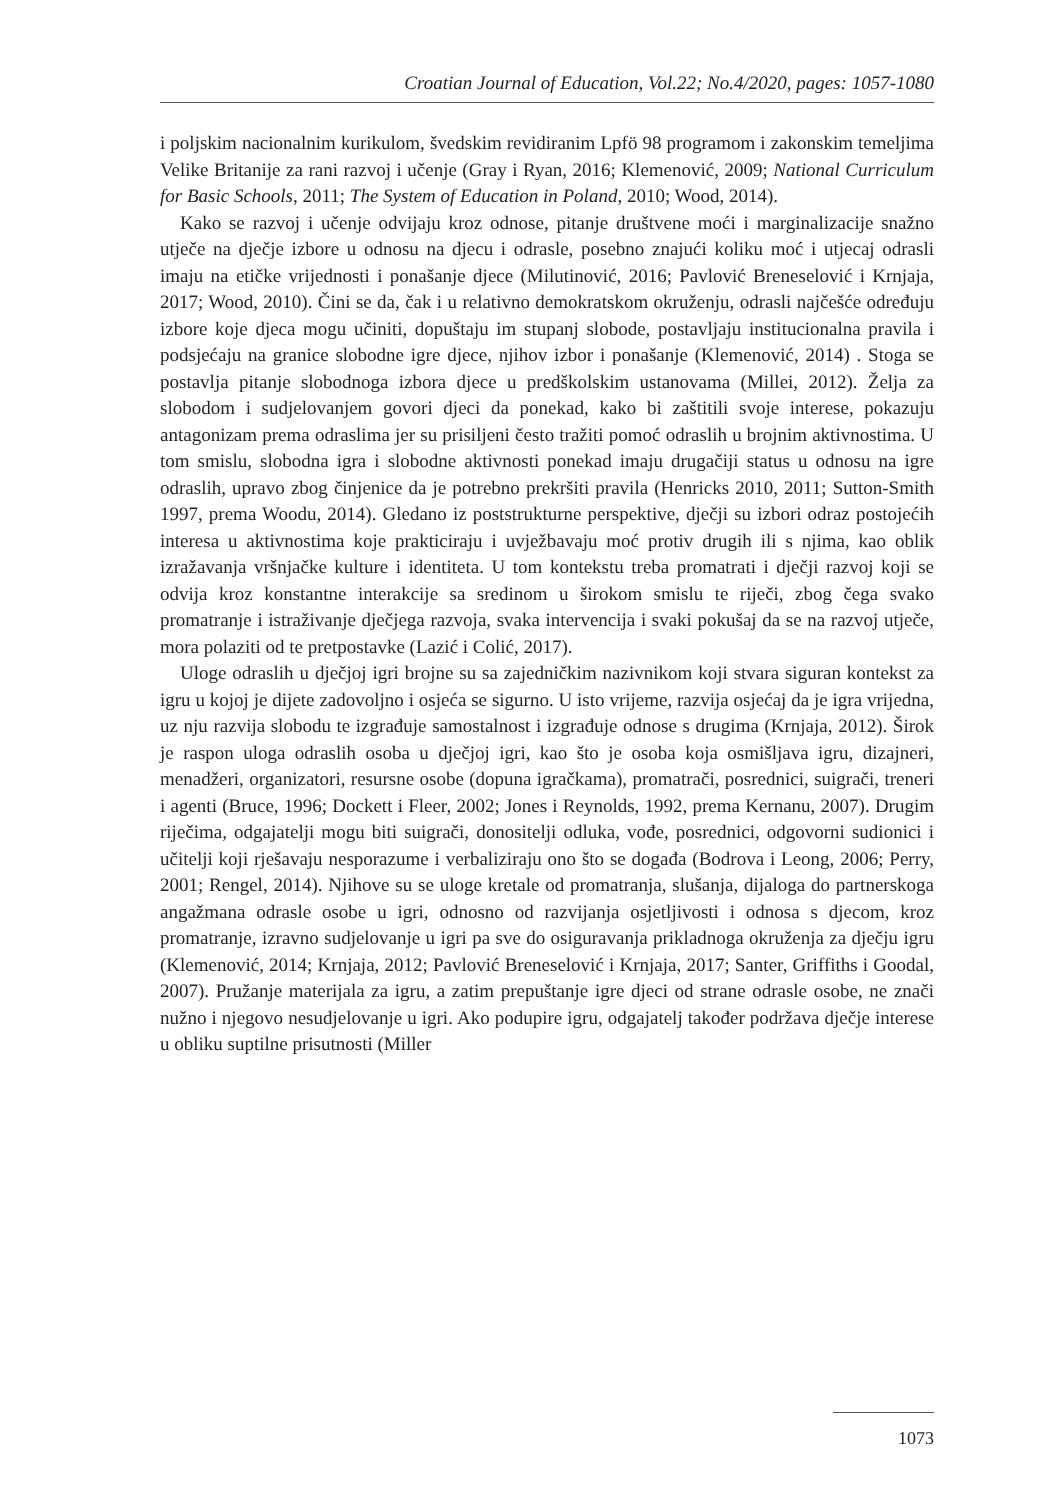Croatian Journal of Education, Vol.22; No.4/2020, pages: 1057-1080
i poljskim nacionalnim kurikulom, švedskim revidiranim Lpfö 98 programom i zakonskim temeljima Velike Britanije za rani razvoj i učenje (Gray i Ryan, 2016; Klemenović, 2009; National Curriculum for Basic Schools, 2011; The System of Education in Poland, 2010; Wood, 2014).
Kako se razvoj i učenje odvijaju kroz odnose, pitanje društvene moći i marginalizacije snažno utječe na dječje izbore u odnosu na djecu i odrasle, posebno znajući koliku moć i utjecaj odrasli imaju na etičke vrijednosti i ponašanje djece (Milutinović, 2016; Pavlović Breneselović i Krnjaja, 2017; Wood, 2010). Čini se da, čak i u relativno demokratskom okruženju, odrasli najčešće određuju izbore koje djeca mogu učiniti, dopuštaju im stupanj slobode, postavljaju institucionalna pravila i podsjećaju na granice slobodne igre djece, njihov izbor i ponašanje (Klemenović, 2014) . Stoga se postavlja pitanje slobodnoga izbora djece u predškolskim ustanovama (Millei, 2012). Želja za slobodom i sudjelovanjem govori djeci da ponekad, kako bi zaštitili svoje interese, pokazuju antagonizam prema odraslima jer su prisiljeni često tražiti pomoć odraslih u brojnim aktivnostima. U tom smislu, slobodna igra i slobodne aktivnosti ponekad imaju drugačiji status u odnosu na igre odraslih, upravo zbog činjenice da je potrebno prekršiti pravila (Henricks 2010, 2011; Sutton-Smith 1997, prema Woodu, 2014). Gledano iz poststrukturne perspektive, dječji su izbori odraz postojećih interesa u aktivnostima koje prakticiraju i uvježbavaju moć protiv drugih ili s njima, kao oblik izražavanja vršnjačke kulture i identiteta. U tom kontekstu treba promatrati i dječji razvoj koji se odvija kroz konstantne interakcije sa sredinom u širokom smislu te riječi, zbog čega svako promatranje i istraživanje dječjega razvoja, svaka intervencija i svaki pokušaj da se na razvoj utječe, mora polaziti od te pretpostavke (Lazić i Colić, 2017).
Uloge odraslih u dječjoj igri brojne su sa zajedničkim nazivnikom koji stvara siguran kontekst za igru u kojoj je dijete zadovoljno i osjeća se sigurno. U isto vrijeme, razvija osjećaj da je igra vrijedna, uz nju razvija slobodu te izgrađuje samostalnost i izgrađuje odnose s drugima (Krnjaja, 2012). Širok je raspon uloga odraslih osoba u dječjoj igri, kao što je osoba koja osmišljava igru, dizajneri, menadžeri, organizatori, resursne osobe (dopuna igračkama), promatrači, posrednici, suigrači, treneri i agenti (Bruce, 1996; Dockett i Fleer, 2002; Jones i Reynolds, 1992, prema Kernanu, 2007). Drugim riječima, odgajatelji mogu biti suigrači, donositelji odluka, vođe, posrednici, odgovorni sudionici i učitelji koji rješavaju nesporazume i verbaliziraju ono što se događa (Bodrova i Leong, 2006; Perry, 2001; Rengel, 2014). Njihove su se uloge kretale od promatranja, slušanja, dijaloga do partnerskoga angažmana odrasle osobe u igri, odnosno od razvijanja osjetljivosti i odnosa s djecom, kroz promatranje, izravno sudjelovanje u igri pa sve do osiguravanja prikladnoga okruženja za dječju igru (Klemenović, 2014; Krnjaja, 2012; Pavlović Breneselović i Krnjaja, 2017; Santer, Griffiths i Goodal, 2007). Pružanje materijala za igru, a zatim prepuštanje igre djeci od strane odrasle osobe, ne znači nužno i njegovo nesudjelovanje u igri. Ako podupire igru, odgajatelj također podržava dječje interese u obliku suptilne prisutnosti (Miller
1073